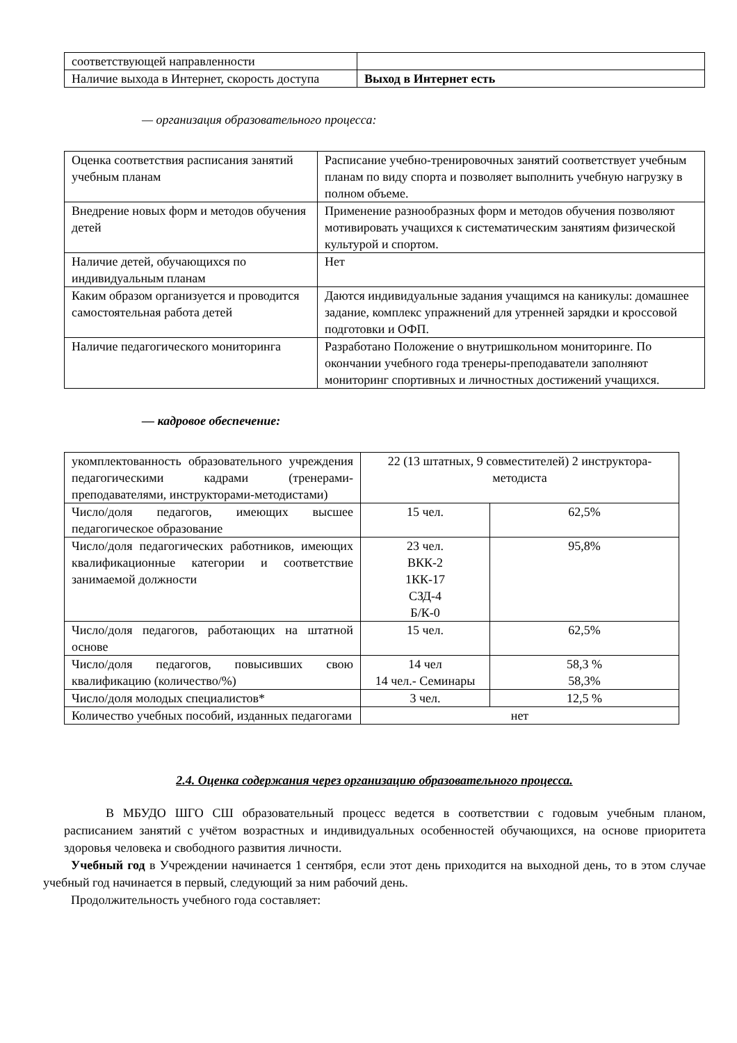| соответствующей направленности | |
| Наличие выхода в Интернет, скорость доступа | Выход в Интернет есть |
— организация образовательного процесса:
| Оценка соответствия расписания занятий учебным планам | Расписание учебно-тренировочных занятий соответствует учебным планам по виду спорта и позволяет выполнить учебную нагрузку в полном объеме. |
| Внедрение новых форм и методов обучения детей | Применение разнообразных форм и методов обучения позволяют мотивировать учащихся к систематическим занятиям физической культурой и спортом. |
| Наличие детей, обучающихся по индивидуальным планам | Нет |
| Каким образом организуется и проводится самостоятельная работа детей | Даются индивидуальные задания учащимся на каникулы: домашнее задание, комплекс упражнений для утренней зарядки и кроссовой подготовки и ОФП. |
| Наличие педагогического мониторинга | Разработано Положение о внутришкольном мониторинге. По окончании учебного года тренеры-преподаватели заполняют мониторинг спортивных и личностных достижений учащихся. |
— кадровое обеспечение:
| укомплектованность образовательного учреждения педагогическими кадрами (тренерами-преподавателями, инструкторами-методистами) | 22 (13 штатных, 9 совместителей) 2 инструктора-методиста | |
| Число/доля педагогов, имеющих высшее педагогическое образование | 15 чел. | 62,5% |
| Число/доля педагогических работников, имеющих квалификационные категории и соответствие занимаемой должности | 23 чел. ВКК-2 1КК-17 СЗД-4 Б/К-0 | 95,8% |
| Число/доля педагогов, работающих на штатной основе | 15 чел. | 62,5% |
| Число/доля педагогов, повысивших свою квалификацию (количество/%) | 14 чел 14 чел.- Семинары | 58,3 % 58,3% |
| Число/доля молодых специалистов* | 3 чел. | 12,5 % |
| Количество учебных пособий, изданных педагогами | нет | |
2.4. Оценка содержания через организацию образовательного процесса.
В МБУДО ШГО СШ образовательный процесс ведется в соответствии с годовым учебным планом, расписанием занятий с учётом возрастных и индивидуальных особенностей обучающихся, на основе приоритета здоровья человека и свободного развития личности.
Учебный год в Учреждении начинается 1 сентября, если этот день приходится на выходной день, то в этом случае учебный год начинается в первый, следующий за ним рабочий день.
Продолжительность учебного года составляет: